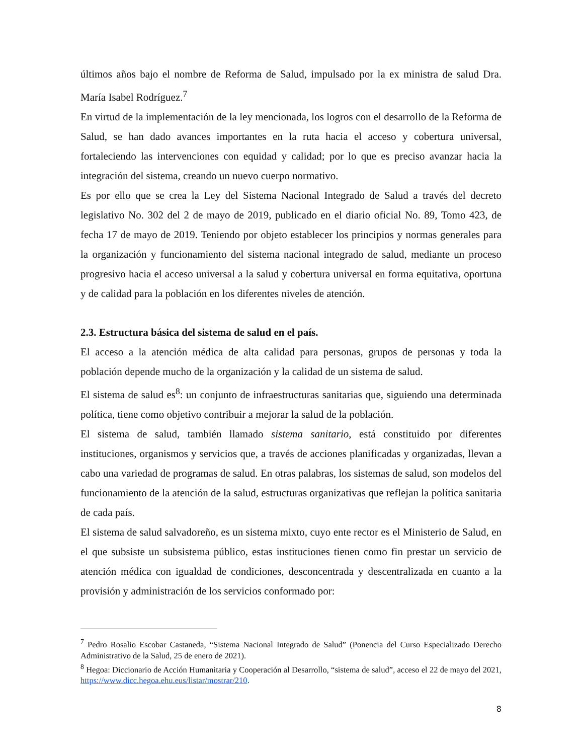últimos años bajo el nombre de Reforma de Salud, impulsado por la ex ministra de salud Dra. María Isabel Rodríguez.<sup>7</sup>
En virtud de la implementación de la ley mencionada, los logros con el desarrollo de la Reforma de Salud, se han dado avances importantes en la ruta hacia el acceso y cobertura universal, fortaleciendo las intervenciones con equidad y calidad; por lo que es preciso avanzar hacia la integración del sistema, creando un nuevo cuerpo normativo.
Es por ello que se crea la Ley del Sistema Nacional Integrado de Salud a través del decreto legislativo No. 302 del 2 de mayo de 2019, publicado en el diario oficial No. 89, Tomo 423, de fecha 17 de mayo de 2019. Teniendo por objeto establecer los principios y normas generales para la organización y funcionamiento del sistema nacional integrado de salud, mediante un proceso progresivo hacia el acceso universal a la salud y cobertura universal en forma equitativa, oportuna y de calidad para la población en los diferentes niveles de atención.
2.3. Estructura básica del sistema de salud en el país.
El acceso a la atención médica de alta calidad para personas, grupos de personas y toda la población depende mucho de la organización y la calidad de un sistema de salud.
El sistema de salud es<sup>8</sup>: un conjunto de infraestructuras sanitarias que, siguiendo una determinada política, tiene como objetivo contribuir a mejorar la salud de la población.
El sistema de salud, también llamado sistema sanitario, está constituido por diferentes instituciones, organismos y servicios que, a través de acciones planificadas y organizadas, llevan a cabo una variedad de programas de salud. En otras palabras, los sistemas de salud, son modelos del funcionamiento de la atención de la salud, estructuras organizativas que reflejan la política sanitaria de cada país.
El sistema de salud salvadoreño, es un sistema mixto, cuyo ente rector es el Ministerio de Salud, en el que subsiste un subsistema público, estas instituciones tienen como fin prestar un servicio de atención médica con igualdad de condiciones, desconcentrada y descentralizada en cuanto a la provisión y administración de los servicios conformado por:
<sup>7</sup> Pedro Rosalio Escobar Castaneda, “Sistema Nacional Integrado de Salud” (Ponencia del Curso Especializado Derecho Administrativo de la Salud, 25 de enero de 2021).
<sup>8</sup> Hegoa: Diccionario de Acción Humanitaria y Cooperación al Desarrollo, “sistema de salud”, acceso el 22 de mayo del 2021, https://www.dicc.hegoa.ehu.eus/listar/mostrar/210.
8